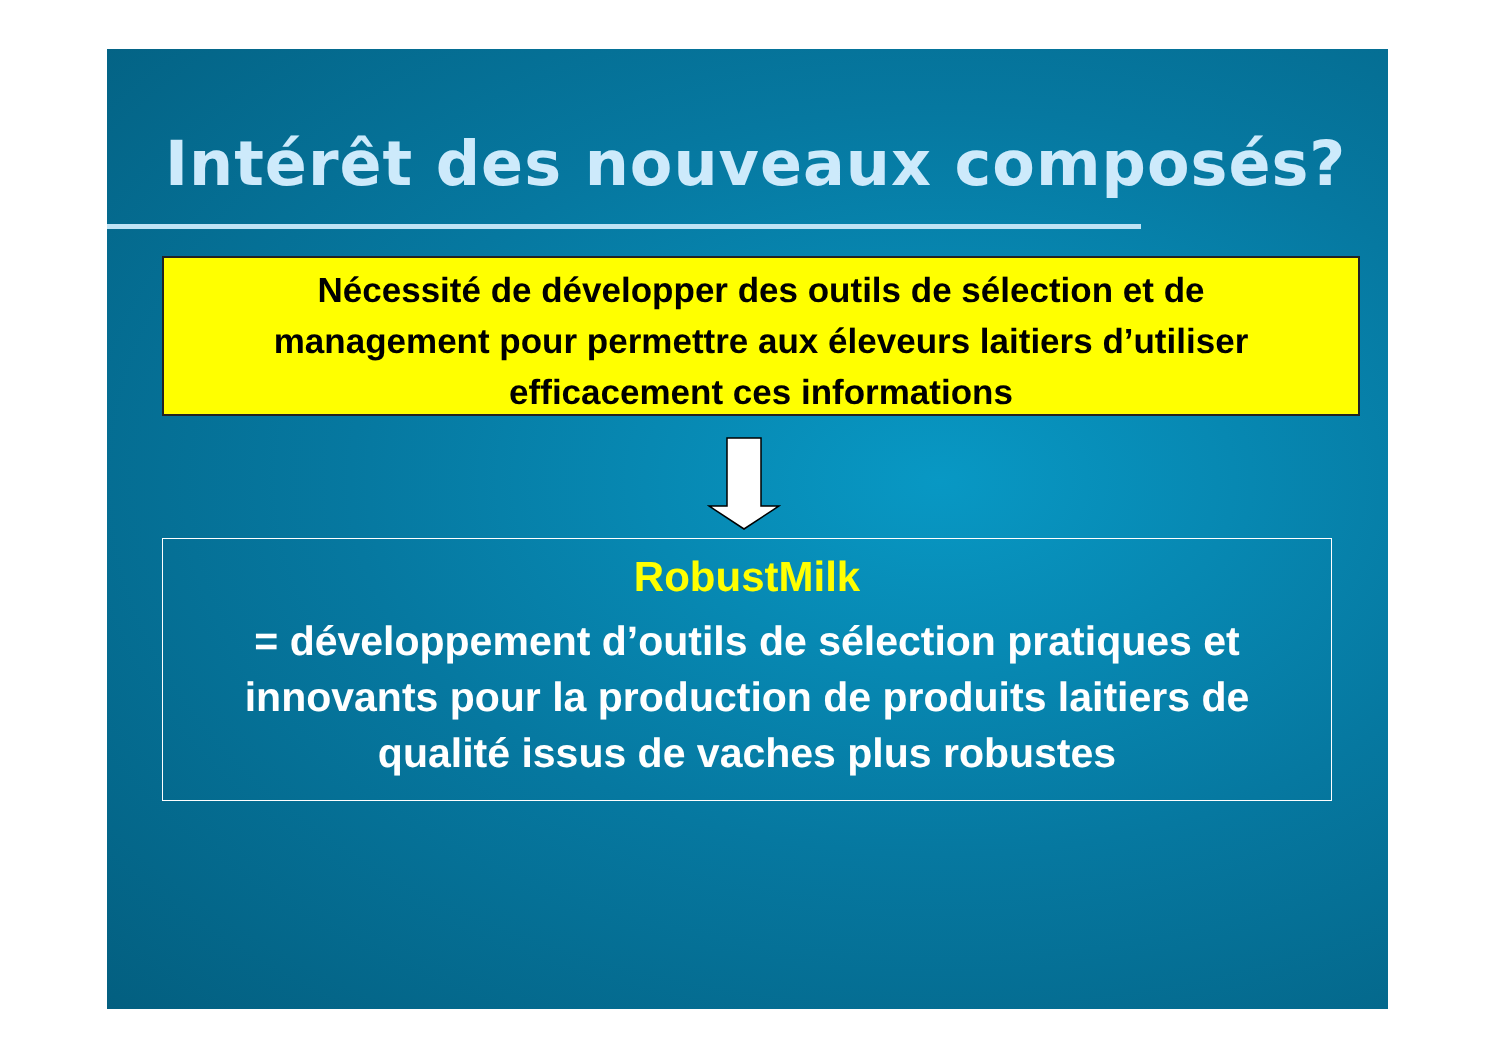Intérêt des nouveaux composés?
Nécessité de développer des outils de sélection et de
management pour permettre aux éleveurs laitiers d’utiliser
efficacement ces informations
RobustMilk
= développement d’outils de sélection pratiques et
innovants pour la production de produits laitiers de
qualité issus de vaches plus robustes